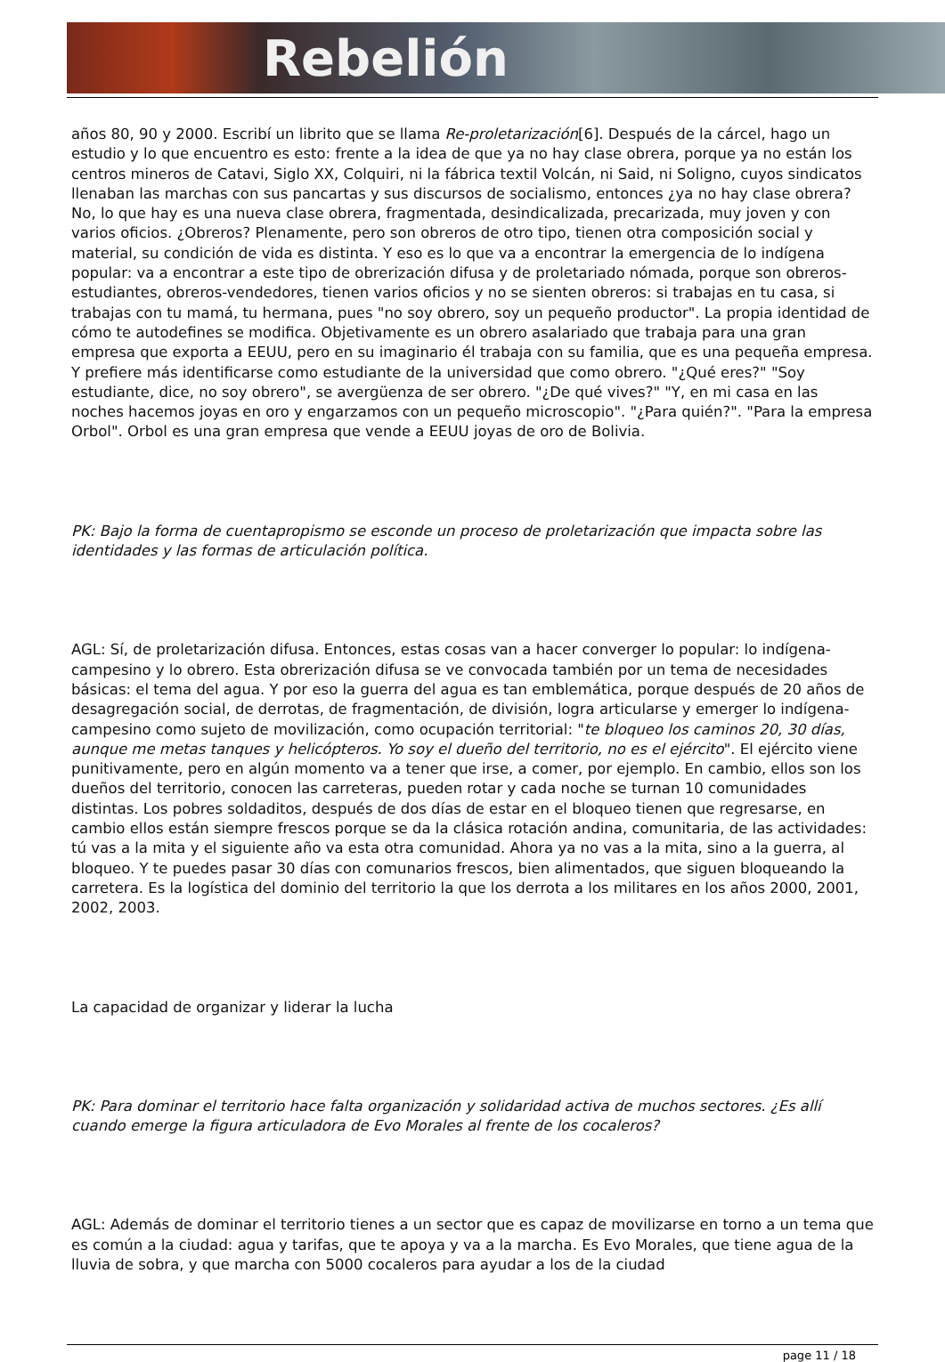Rebelión
años 80, 90 y 2000. Escribí un librito que se llama Re-proletarización[6]. Después de la cárcel, hago un estudio y lo que encuentro es esto: frente a la idea de que ya no hay clase obrera, porque ya no están los centros mineros de Catavi, Siglo XX, Colquiri, ni la fábrica textil Volcán, ni Said, ni Soligno, cuyos sindicatos llenaban las marchas con sus pancartas y sus discursos de socialismo, entonces ¿ya no hay clase obrera? No, lo que hay es una nueva clase obrera, fragmentada, desindicalizada, precarizada, muy joven y con varios oficios. ¿Obreros? Plenamente, pero son obreros de otro tipo, tienen otra composición social y material, su condición de vida es distinta. Y eso es lo que va a encontrar la emergencia de lo indígena popular: va a encontrar a este tipo de obrerización difusa y de proletariado nómada, porque son obreros-estudiantes, obreros-vendedores, tienen varios oficios y no se sienten obreros: si trabajas en tu casa, si trabajas con tu mamá, tu hermana, pues "no soy obrero, soy un pequeño productor". La propia identidad de cómo te autodefines se modifica. Objetivamente es un obrero asalariado que trabaja para una gran empresa que exporta a EEUU, pero en su imaginario él trabaja con su familia, que es una pequeña empresa. Y prefiere más identificarse como estudiante de la universidad que como obrero. "¿Qué eres?" "Soy estudiante, dice, no soy obrero", se avergüenza de ser obrero. "¿De qué vives?" "Y, en mi casa en las noches hacemos joyas en oro y engarzamos con un pequeño microscopio". "¿Para quién?". "Para la empresa Orbol". Orbol es una gran empresa que vende a EEUU joyas de oro de Bolivia.
PK: Bajo la forma de cuentapropismo se esconde un proceso de proletarización que impacta sobre las identidades y las formas de articulación política.
AGL: Sí, de proletarización difusa. Entonces, estas cosas van a hacer converger lo popular: lo indígena-campesino y lo obrero. Esta obrerización difusa se ve convocada también por un tema de necesidades básicas: el tema del agua. Y por eso la guerra del agua es tan emblemática, porque después de 20 años de desagregación social, de derrotas, de fragmentación, de división, logra articularse y emerger lo indígena-campesino como sujeto de movilización, como ocupación territorial: "te bloqueo los caminos 20, 30 días, aunque me metas tanques y helicópteros. Yo soy el dueño del territorio, no es el ejército". El ejército viene punitivamente, pero en algún momento va a tener que irse, a comer, por ejemplo. En cambio, ellos son los dueños del territorio, conocen las carreteras, pueden rotar y cada noche se turnan 10 comunidades distintas. Los pobres soldaditos, después de dos días de estar en el bloqueo tienen que regresarse, en cambio ellos están siempre frescos porque se da la clásica rotación andina, comunitaria, de las actividades: tú vas a la mita y el siguiente año va esta otra comunidad. Ahora ya no vas a la mita, sino a la guerra, al bloqueo. Y te puedes pasar 30 días con comunarios frescos, bien alimentados, que siguen bloqueando la carretera. Es la logística del dominio del territorio la que los derrota a los militares en los años 2000, 2001, 2002, 2003.
La capacidad de organizar y liderar la lucha
PK: Para dominar el territorio hace falta organización y solidaridad activa de muchos sectores. ¿Es allí cuando emerge la figura articuladora de Evo Morales al frente de los cocaleros?
AGL: Además de dominar el territorio tienes a un sector que es capaz de movilizarse en torno a un tema que es común a la ciudad: agua y tarifas, que te apoya y va a la marcha. Es Evo Morales, que tiene agua de la lluvia de sobra, y que marcha con 5000 cocaleros para ayudar a los de la ciudad
page 11 / 18